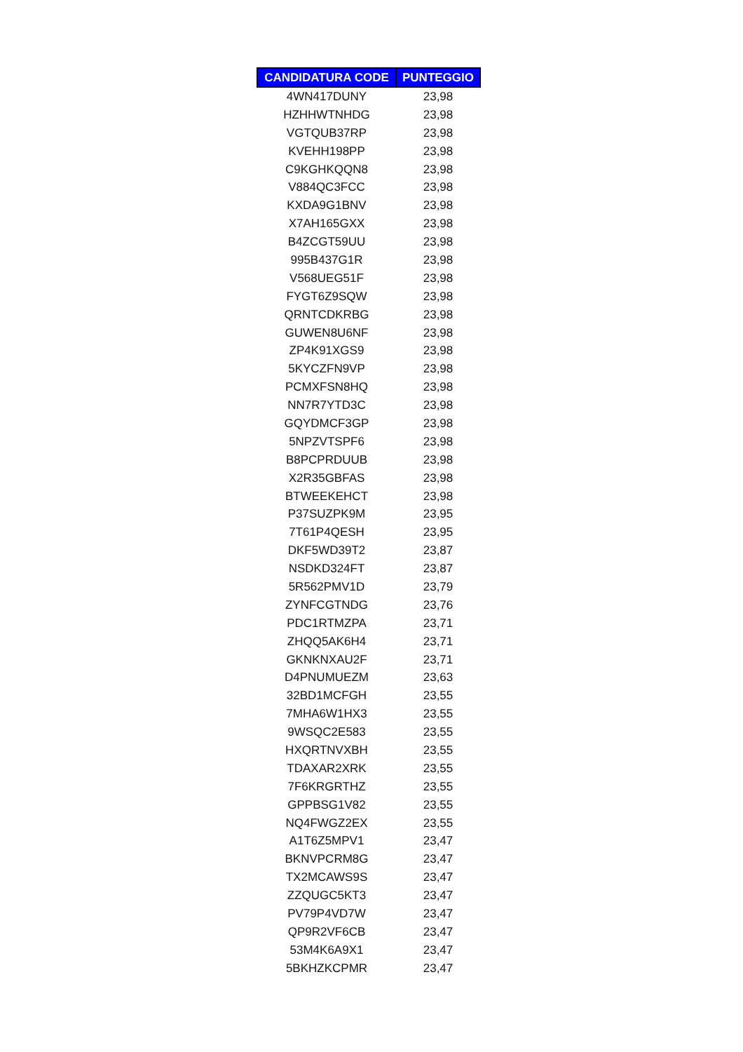| CANDIDATURA CODE | PUNTEGGIO |
| --- | --- |
| 4WN417DUNY | 23,98 |
| HZHHWTNHDG | 23,98 |
| VGTQUB37RP | 23,98 |
| KVEHH198PP | 23,98 |
| C9KGHKQQN8 | 23,98 |
| V884QC3FCC | 23,98 |
| KXDA9G1BNV | 23,98 |
| X7AH165GXX | 23,98 |
| B4ZCGT59UU | 23,98 |
| 995B437G1R | 23,98 |
| V568UEG51F | 23,98 |
| FYGT6Z9SQW | 23,98 |
| QRNTCDKRBG | 23,98 |
| GUWEN8U6NF | 23,98 |
| ZP4K91XGS9 | 23,98 |
| 5KYCZFN9VP | 23,98 |
| PCMXFSN8HQ | 23,98 |
| NN7R7YTD3C | 23,98 |
| GQYDMCF3GP | 23,98 |
| 5NPZVTSPF6 | 23,98 |
| B8PCPRDUUB | 23,98 |
| X2R35GBFAS | 23,98 |
| BTWEEKEHCT | 23,98 |
| P37SUZPK9M | 23,95 |
| 7T61P4QESH | 23,95 |
| DKF5WD39T2 | 23,87 |
| NSDKD324FT | 23,87 |
| 5R562PMV1D | 23,79 |
| ZYNFCGTNDG | 23,76 |
| PDC1RTMZPA | 23,71 |
| ZHQQ5AK6H4 | 23,71 |
| GKNKNXAU2F | 23,71 |
| D4PNUMUEZM | 23,63 |
| 32BD1MCFGH | 23,55 |
| 7MHA6W1HX3 | 23,55 |
| 9WSQC2E583 | 23,55 |
| HXQRTNVXBH | 23,55 |
| TDAXAR2XRK | 23,55 |
| 7F6KRGRTHZ | 23,55 |
| GPPBSG1V82 | 23,55 |
| NQ4FWGZ2EX | 23,55 |
| A1T6Z5MPV1 | 23,47 |
| BKNVPCRM8G | 23,47 |
| TX2MCAWS9S | 23,47 |
| ZZQUGC5KT3 | 23,47 |
| PV79P4VD7W | 23,47 |
| QP9R2VF6CB | 23,47 |
| 53M4K6A9X1 | 23,47 |
| 5BKHZKCPMR | 23,47 |